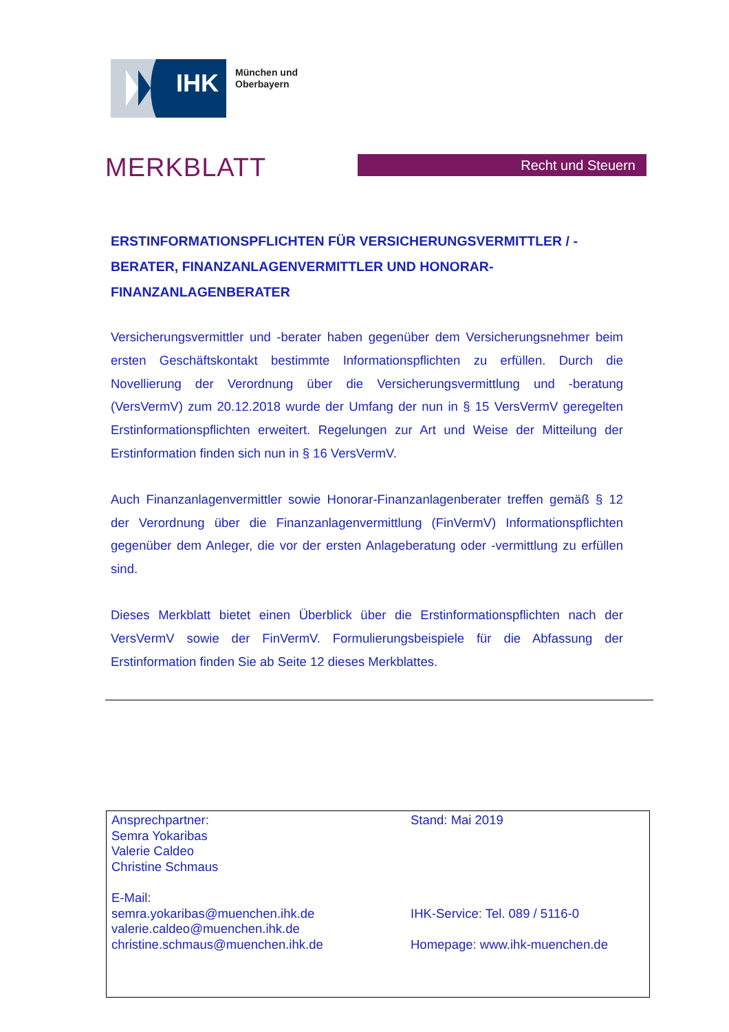IHK
München und
Oberbayern
MERKBLATT Recht und Steuern
ERSTINFORMATIONSPFLICHTEN FÜR VERSICHERUNGSVERMITTLER / -BERATER, FINANZANLAGENVERMITTLER UND HONORAR-FINANZANLAGENBERATER
Versicherungsvermittler und -berater haben gegenüber dem Versicherungsnehmer beim ersten Geschäftskontakt bestimmte Informationspflichten zu erfüllen. Durch die Novellierung der Verordnung über die Versicherungsvermittlung und -beratung (VersVermV) zum 20.12.2018 wurde der Umfang der nun in § 15 VersVermV geregelten Erstinformationspflichten erweitert. Regelungen zur Art und Weise der Mitteilung der Erstinformation finden sich nun in § 16 VersVermV.
Auch Finanzanlagenvermittler sowie Honorar-Finanzanlagenberater treffen gemäß § 12 der Verordnung über die Finanzanlagenvermittlung (FinVermV) Informationspflichten gegenüber dem Anleger, die vor der ersten Anlageberatung oder -vermittlung zu erfüllen sind.
Dieses Merkblatt bietet einen Überblick über die Erstinformationspflichten nach der VersVermV sowie der FinVermV. Formulierungsbeispiele für die Abfassung der Erstinformation finden Sie ab Seite 12 dieses Merkblattes.
Ansprechpartner:
Semra Yokaribas
Valerie Caldeo
Christine Schmaus
E-Mail:
semra.yokaribas@muenchen.ihk.de
valerie.caldeo@muenchen.ihk.de
christine.schmaus@muenchen.ihk.de
Stand: Mai 2019
IHK-Service: Tel. 089 / 5116-0
Homepage: www.ihk-muenchen.de